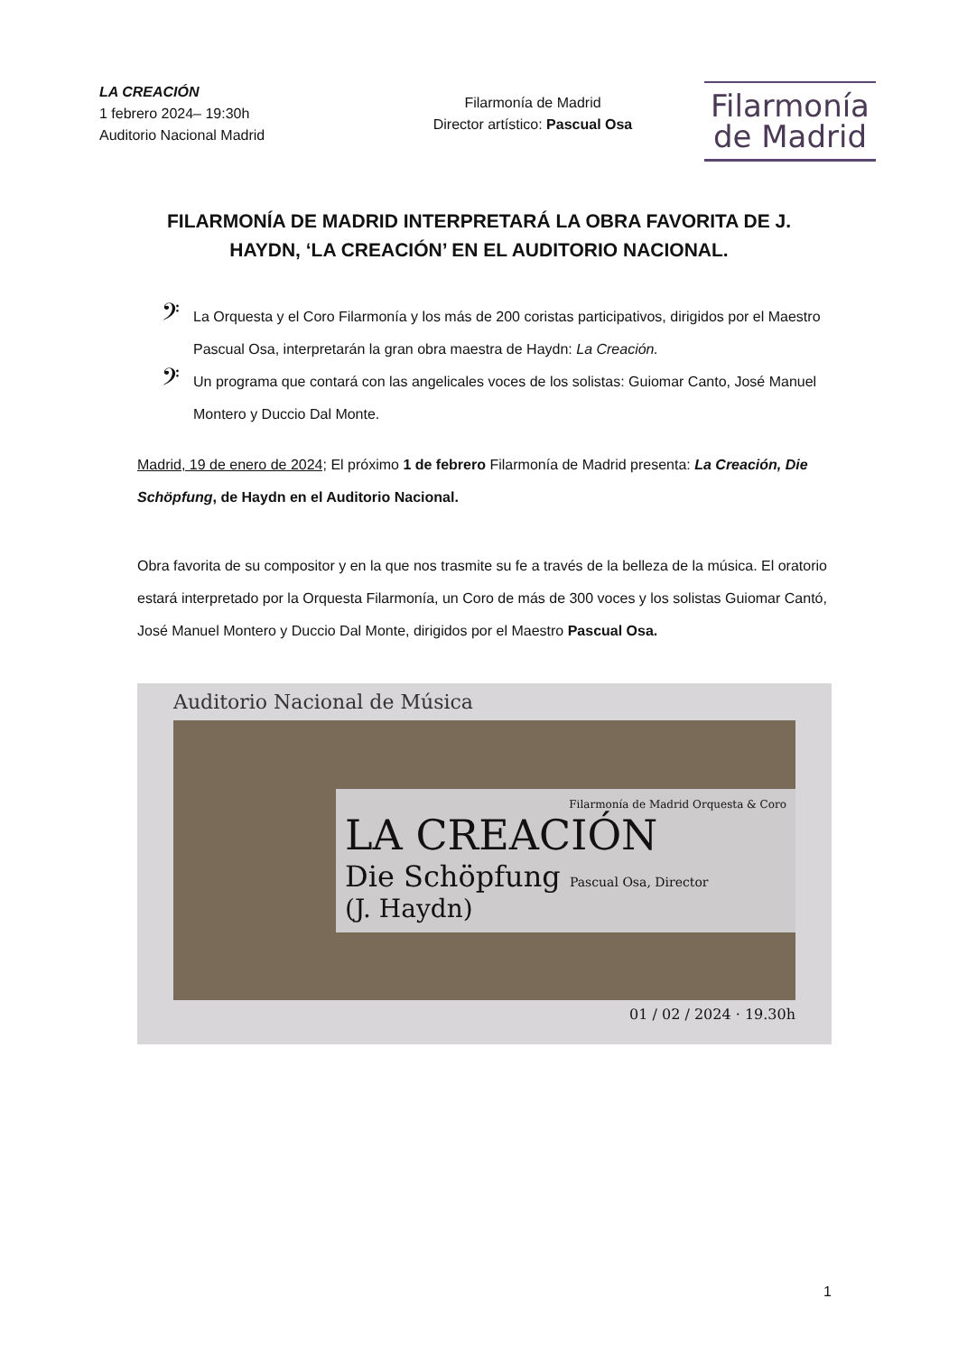LA CREACIÓN
1 febrero 2024– 19:30h
Auditorio Nacional Madrid
Filarmonía de Madrid
Director artístico: Pascual Osa
Filarmonía
de Madrid
FILARMONÍA DE MADRID INTERPRETARÁ LA OBRA FAVORITA DE J. HAYDN, ‘LA CREACIÓN’ EN EL AUDITORIO NACIONAL.
𝄢 La Orquesta y el Coro Filarmonía y los más de 200 coristas participativos, dirigidos por el Maestro Pascual Osa, interpretarán la gran obra maestra de Haydn: La Creación.
𝄢 Un programa que contará con las angelicales voces de los solistas: Guiomar Canto, José Manuel Montero y Duccio Dal Monte.
Madrid, 19 de enero de 2024; El próximo 1 de febrero Filarmonía de Madrid presenta: La Creación, Die Schöpfung, de Haydn en el Auditorio Nacional.
Obra favorita de su compositor y en la que nos trasmite su fe a través de la belleza de la música. El oratorio estará interpretado por la Orquesta Filarmonía, un Coro de más de 300 voces y los solistas Guiomar Cantó, José Manuel Montero y Duccio Dal Monte, dirigidos por el Maestro Pascual Osa.
Auditorio Nacional de Música
Filarmonía de Madrid Orquesta & Coro
LA CREACIÓN
Die Schöpfung Pascual Osa, Director
(J. Haydn)
01 / 02 / 2024 · 19.30h
1